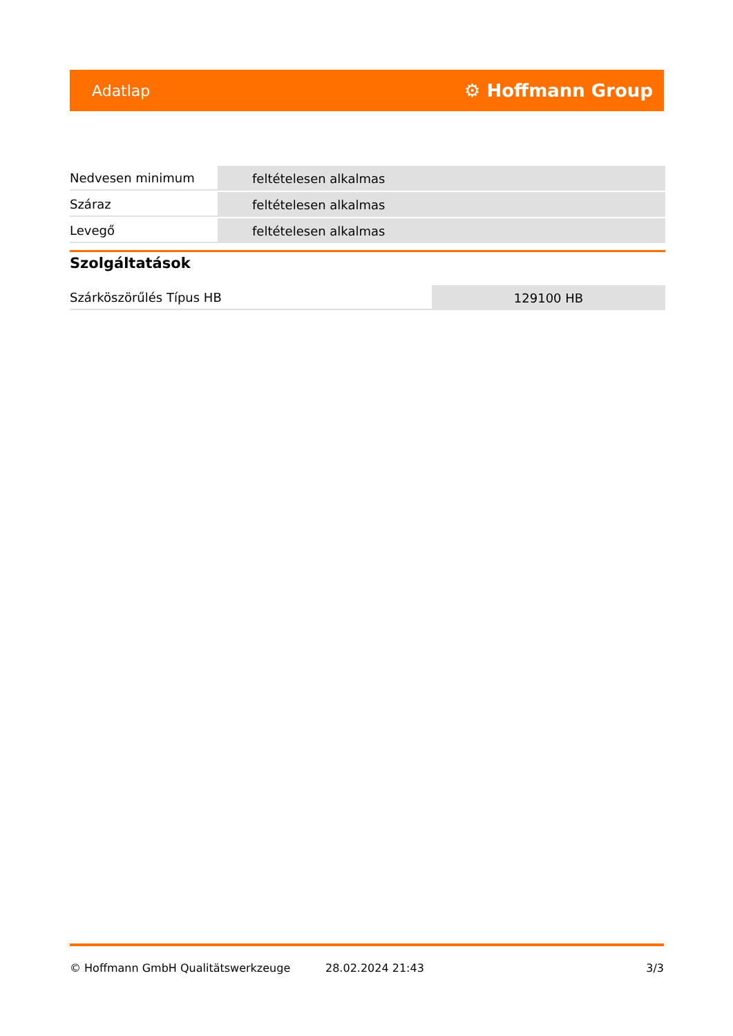Adatlap ⚙ Hoffmann Group
| Nedvesen minimum | feltételesen alkalmas |
| Száraz | feltételesen alkalmas |
| Levegő | feltételesen alkalmas |
Szolgáltatások
| Szárköszörűlés Típus HB | 129100 HB |
© Hoffmann GmbH Qualitätswerkzeuge 28.02.2024 21:43 3/3